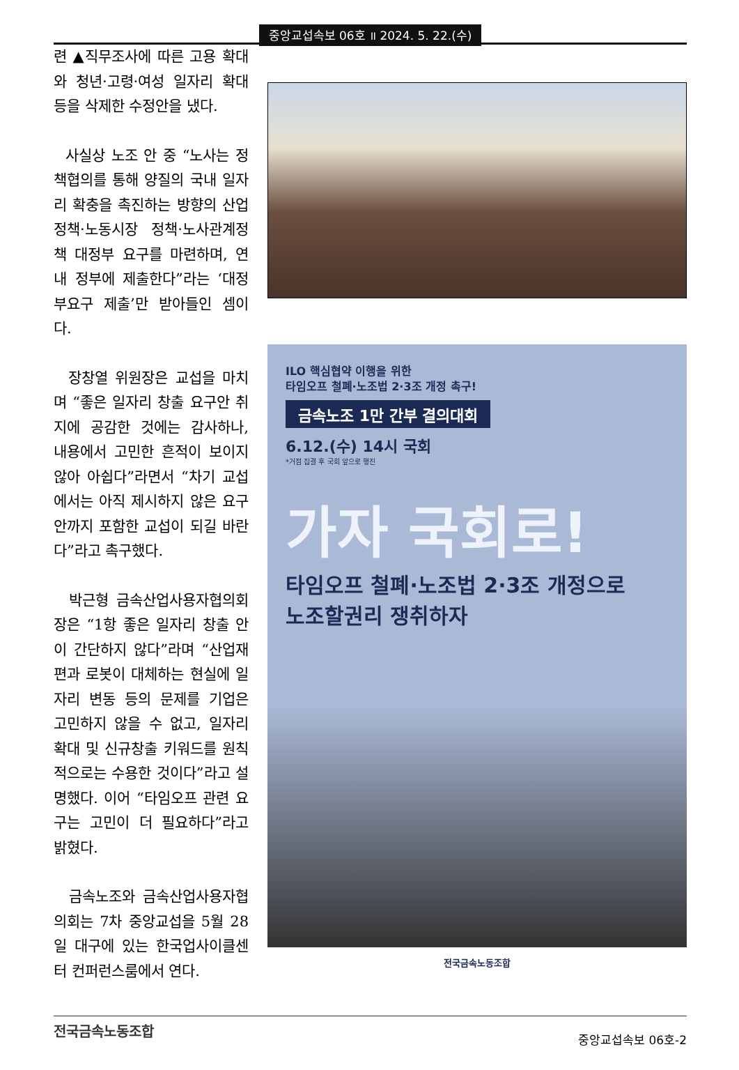중앙교섭속보 06호 ॥ 2024. 5. 22.(수)
련 ▲직무조사에 따른 고용 확대와 청년·고령·여성 일자리 확대 등을 삭제한 수정안을 냈다.
사실상 노조 안 중 “노사는 정책협의를 통해 양질의 국내 일자리 확충을 촉진하는 방향의 산업정책·노동시장 정책·노사관계정책 대정부 요구를 마련하며, 연내 정부에 제출한다”라는 ‘대정부요구 제출’만 받아들인 셈이다.
장창열 위원장은 교섭을 마치며 “좋은 일자리 창출 요구안 취지에 공감한 것에는 감사하나, 내용에서 고민한 흔적이 보이지 않아 아쉽다”라면서 “차기 교섭에서는 아직 제시하지 않은 요구안까지 포함한 교섭이 되길 바란다”라고 촉구했다.
박근형 금속산업사용자협의회장은 “1항 좋은 일자리 창출 안이 간단하지 않다”라며 “산업재편과 로봇이 대체하는 현실에 일자리 변동 등의 문제를 기업은 고민하지 않을 수 없고, 일자리 확대 및 신규창출 키워드를 원칙적으로는 수용한 것이다”라고 설명했다. 이어 “타임오프 관련 요구는 고민이 더 필요하다”라고 밝혔다.
금속노조와 금속산업사용자협의회는 7차 중앙교섭을 5월 28일 대구에 있는 한국업사이클센터 컨퍼런스룸에서 연다.
ILO 핵심협약 이행을 위한
타임오프 철폐·노조법 2·3조 개정 촉구!
금속노조 1만 간부 결의대회
6.12.(수) 14시 국회
*거점 집결 후 국회 앞으로 행진
가자 국회로!
타임오프 철폐·노조법 2·3조 개정으로
노조할권리 쟁취하자
전국금속노동조합
전국금속노동조합 중앙교섭속보 06호-2